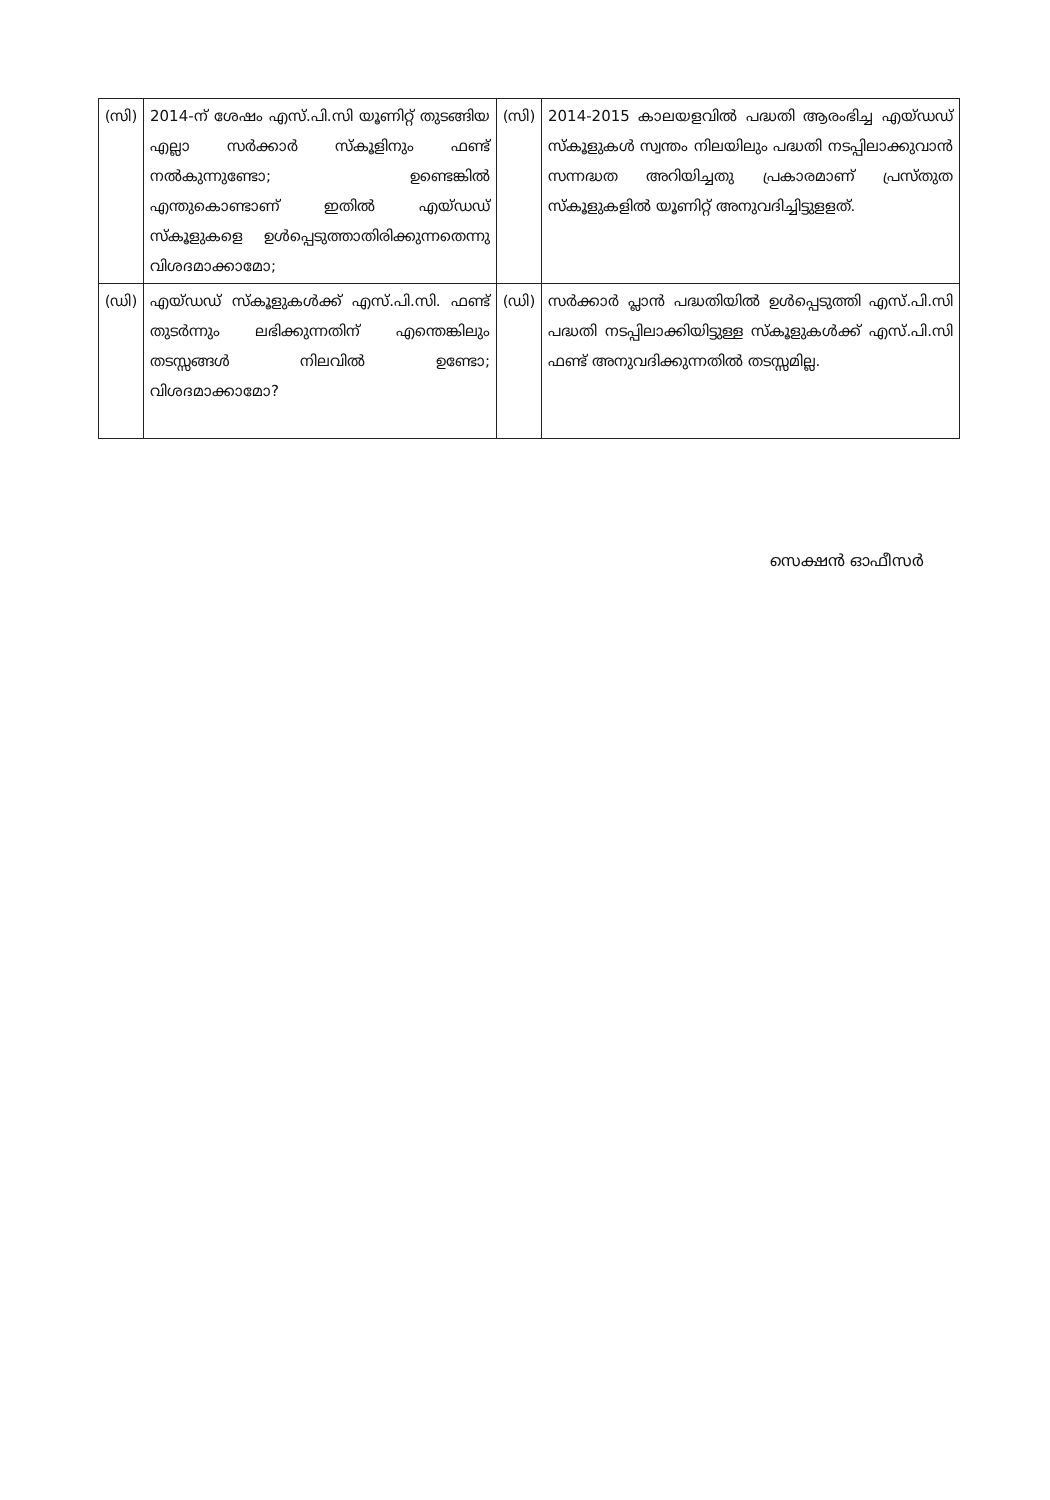| (സി) | 2014-ന് ശേഷം എസ്.പി.സി യൂണിറ്റ് തുടങ്ങിയ എല്ലാ സർക്കാർ സ്കൂളിനും ഫണ്ട് നൽകുന്നുണ്ടോ; ഉണ്ടെങ്കിൽ എന്തുകൊണ്ടാണ് ഇതിൽ എയ്ഡഡ് സ്കൂളുകളെ ഉൾപ്പെടുത്താതിരിക്കുന്നതെന്നു വിശദമാക്കാമോ; | (സി) | 2014-2015 കാലയളവിൽ പദ്ധതി ആരംഭിച്ച എയ്ഡഡ് സ്കൂളുകൾ സ്വന്തം നിലയിലും പദ്ധതി നടപ്പിലാക്കുവാൻ സന്നദ്ധത അറിയിച്ചതു പ്രകാരമാണ് പ്രസ്തുത സ്കൂളുകളിൽ യൂണിറ്റ് അനുവദിച്ചിട്ടുളളത്. |
| (ഡി) | എയ്ഡഡ് സ്കൂളുകൾക്ക് എസ്.പി.സി. ഫണ്ട് തുടർന്നും ലഭിക്കുന്നതിന് എന്തെങ്കിലും തടസ്സങ്ങൾ നിലവിൽ ഉണ്ടോ; വിശദമാക്കാമോ? | (ഡി) | സർക്കാർ പ്ലാൻ പദ്ധതിയിൽ ഉൾപ്പെടുത്തി എസ്.പി.സി പദ്ധതി നടപ്പിലാക്കിയിട്ടുള്ള സ്കൂളുകൾക്ക് എസ്.പി.സി ഫണ്ട് അനുവദിക്കുന്നതിൽ തടസ്സമില്ല. |
സെക്ഷൻ ഓഫീസർ